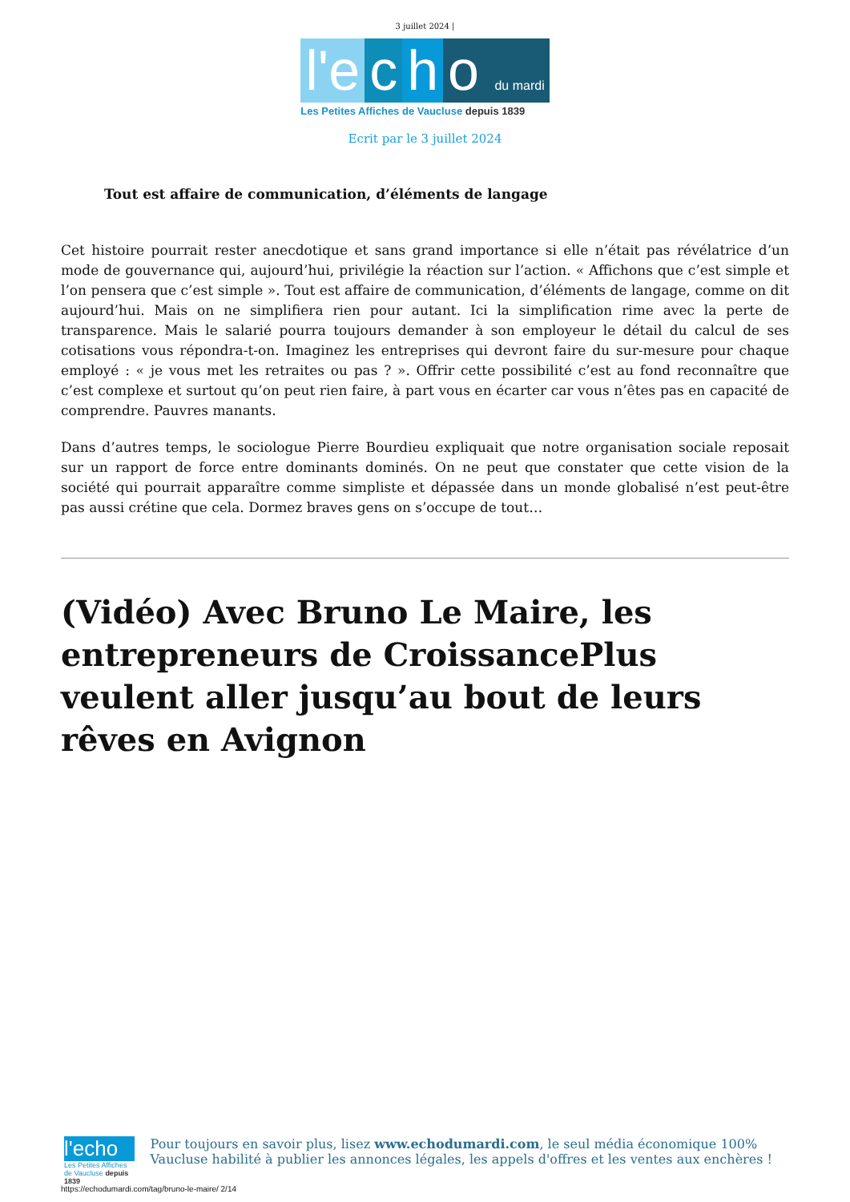3 juillet 2024 |
l'e c h o du mardi
Les Petites Affiches de Vaucluse depuis 1839
Ecrit par le 3 juillet 2024
Tout est affaire de communication, d’éléments de langage
Cet histoire pourrait rester anecdotique et sans grand importance si elle n’était pas révélatrice d’un mode de gouvernance qui, aujourd’hui, privilégie la réaction sur l’action. « Affichons que c’est simple et l’on pensera que c’est simple ». Tout est affaire de communication, d’éléments de langage, comme on dit aujourd’hui. Mais on ne simplifiera rien pour autant. Ici la simplification rime avec la perte de transparence. Mais le salarié pourra toujours demander à son employeur le détail du calcul de ses cotisations vous répondra-t-on. Imaginez les entreprises qui devront faire du sur-mesure pour chaque employé : « je vous met les retraites ou pas ? ». Offrir cette possibilité c’est au fond reconnaître que c’est complexe et surtout qu’on peut rien faire, à part vous en écarter car vous n’êtes pas en capacité de comprendre. Pauvres manants.
Dans d’autres temps, le sociologue Pierre Bourdieu expliquait que notre organisation sociale reposait sur un rapport de force entre dominants dominés. On ne peut que constater que cette vision de la société qui pourrait apparaître comme simpliste et dépassée dans un monde globalisé n’est peut-être pas aussi crétine que cela. Dormez braves gens on s’occupe de tout…
(Vidéo) Avec Bruno Le Maire, les entrepreneurs de CroissancePlus veulent aller jusqu’au bout de leurs rêves en Avignon
l'echo
Les Petites Affiches de Vaucluse depuis 1839
Pour toujours en savoir plus, lisez www.echodumardi.com, le seul média économique 100% Vaucluse habilité à publier les annonces légales, les appels d'offres et les ventes aux enchères !
https://echodumardi.com/tag/bruno-le-maire/ 2/14